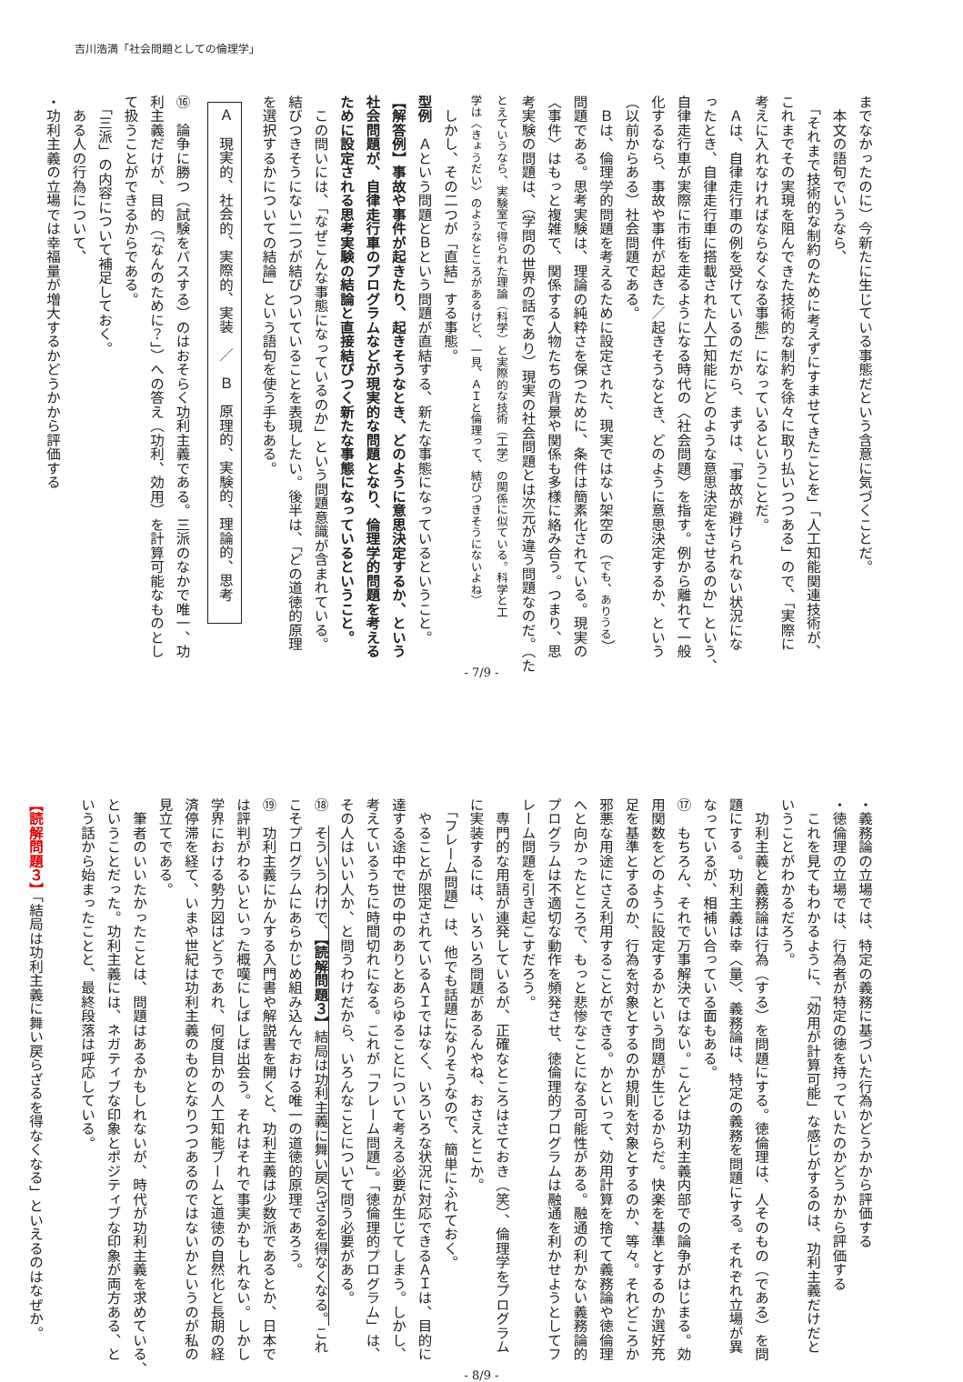吉川浩満「社会問題としての倫理学」
までなかったのに）今新たに生じている事態だという含意に気づくことだ。
　本文の語句でいうなら、
　「それまで技術的な制約のために考えずにすませてきたことを」「人工知能関連技術が、
これまでその実現を阻んできた技術的な制約を徐々に取り払いつつある」ので、「実際に
考えに入れなければならなくなる事態」になっているということだ。
　Ａは、自律走行車の例を受けているのだから、まずは、「事故が避けられない状況にな
ったとき、自律走行車に搭載された人工知能にどのような意思決定をさせるのか」という、
自律走行車が実際に市街を走るようになる時代の〈社会問題〉を指す。例から離れて一般
化するなら、事故や事件が起きた／起きそうなとき、どのように意思決定するか、という
（以前からある）社会問題である。
　Ｂは、倫理学的問題を考えるために設定された、現実ではない架空の（でも、ありうる）
問題である。思考実験は、理論の純粋さを保つために、条件は簡素化されている。現実の
〈事件〉はもっと複雑で、関係する人物たちの背景や関係も多様に絡み合う。つまり、思
考実験の問題は、（学問の世界の話であり）現実の社会問題とは次元が違う問題なのだ。（た
とえていうなら、実験室で得られた理論（科学）と実際的な技術（工学）の関係に似ている。科学と工
学は〈きょうだい〉のようなところがあるけど、一見、ＡＩと倫理って、結びつきそうにないよね）
　しかし、その二つが「直結」する事態。
型例　Ａという問題とＢという問題が直結する、新たな事態になっているということ。
【解答例】事故や事件が起きたり、起きそうなとき、どのように意思決定するか、という
社会問題が、自律走行車のプログラムなどが現実的な問題となり、倫理学的問題を考える
ために設定される思考実験の結論と直接結びつく新たな事態になっているということ。
　この問いには、「なぜこんな事態になっているのか」という問題意識が含まれている。
結びつきそうにない二つが結びついていることを表現したい。後半は、「どの道徳的原理
を選択するかについての結論」という語句を使う手もある。
Ａ　現実的、社会的、実際的、実装　／　Ｂ　原理的、実験的、理論的、思考
⑯　論争に勝つ（試験をパスする）のはおそらく功利主義である。三派のなかで唯一、功
利主義だけが、目的（「なんのために？」）への答え（功利、効用）を計算可能なものとし
て扱うことができるからである。
　「三派」の内容について補足しておく。
　ある人の行為について、
・功利主義の立場では幸福量が増大するかどうかから評価する
- 7/9 -
・義務論の立場では、特定の義務に基づいた行為かどうかから評価する
・徳倫理の立場では、行為者が特定の徳を持っていたのかどうかから評価する
　これを見てもわかるように、「効用が計算可能」な感じがするのは、功利主義だけだと
いうことがわかるだろう。
　功利主義と義務論は行為（する）を問題にする。徳倫理は、人そのもの（である）を問
題にする。功利主義は幸〈量〉、義務論は、特定の義務を問題にする。それぞれ立場が異
なっているが、相補い合っている面もある。
⑰　もちろん、それで万事解決ではない。こんどは功利主義内部での論争がはじまる。効
用関数をどのように設定するかという問題が生じるからだ。快楽を基準とするのか選好充
足を基準とするのか、行為を対象とするのか規則を対象とするのか、等々。それどころか
邪悪な用途にさえ利用することができる。かといって、効用計算を捨てて義務論や徳倫理
へと向かったところで、もっと悲惨なことになる可能性がある。融通の利かない義務論的
プログラムは不適切な動作を頻発させ、徳倫理的プログラムは融通を利かせようとしてフ
レーム問題を引き起こすだろう。
　専門的な用語が連発しているが、正確なところはさておき（笑）、倫理学をプログラム
に実装するには、いろいろ問題があるんやね、おさえとこか。
　「フレーム問題」は、他でも話題になりそうなので、簡単にふれておく。
　やることが限定されているＡＩではなく、いろいろな状況に対応できるＡＩは、目的に
達する途中で世の中のありとあらゆることについて考える必要が生じてしまう。しかし、
考えているうちに時間切れになる。これが「フレーム問題」。「徳倫理的プログラム」は、
その人はいい人か、と問うわけだから、いろんなことについて問う必要がある。
⑱　そういうわけで、【読解問題３】結局は功利主義に舞い戻らざるを得なくなる。これ
こそプログラムにあらかじめ組み込んでおける唯一の道徳的原理であろう。
⑲　功利主義にかんする入門書や解説書を開くと、功利主義は少数派であるとか、日本で
は評判がわるいといった概嘆にしばしば出会う。それはそれで事実かもしれない。しかし
学界における勢力図はどうであれ、何度目かの人工知能ブームと道徳の自然化と長期の経
済停滞を経て、いまや世紀は功利主義のものとなりつつあるのではないかというのが私の
見立てである。
　筆者のいいたかったことは、問題はあるかもしれないが、時代が功利主義を求めている、
ということだった。功利主義には、ネガティブな印象とポジティブな印象が両方ある、と
いう話から始まったことと、最終段落は呼応している。
【読解問題３】「結局は功利主義に舞い戻らざるを得なくなる」といえるのはなぜか。
- 8/9 -